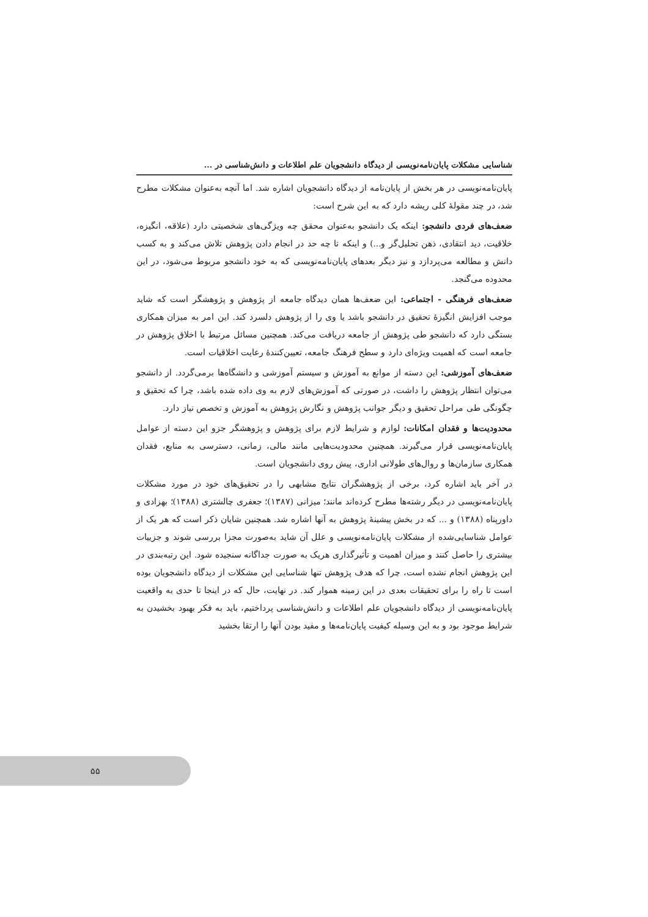شناسایی مشکلات پایان‌نامه‌نویسی از دیدگاه دانشجویان علم اطلاعات و دانش‌شناسی در ...
پایان‌نامه‌نویسی در هر بخش از پایان‌نامه از دیدگاه دانشجویان اشاره شد. اما آنچه به‌عنوان مشکلات مطرح شد، در چند مقولهٔ کلی ریشه دارد که به این شرح است:
ضعف‌های فردی دانشجو: اینکه یک دانشجو به‌عنوان محقق چه ویژگی‌های شخصیتی دارد (علاقه، انگیزه، خلاقیت، دید انتقادی، ذهن تحلیل‌گر و...) و اینکه تا چه حد در انجام دادن پژوهش تلاش می‌کند و به کسب دانش و مطالعه می‌پردازد و نیز دیگر بعدهای پایان‌نامه‌نویسی که به خود دانشجو مربوط می‌شود، در این محدوده می‌گنجد.
ضعف‌های فرهنگی - اجتماعی: این ضعف‌ها همان دیدگاه جامعه از پژوهش و پژوهشگر است که شاید موجب افزایش انگیزهٔ تحقیق در دانشجو باشد یا وی را از پژوهش دلسرد کند. این امر به میزان همکاری بستگی دارد که دانشجو طی پژوهش از جامعه دریافت می‌کند. همچنین مسائل مرتبط با اخلاق پژوهش در جامعه است که اهمیت ویژه‌ای دارد و سطح فرهنگ جامعه، تعیین‌کنندهٔ رعایت اخلاقیات است.
ضعف‌های آموزشی: این دسته از موانع به آموزش و سیستم آموزشی و دانشگاه‌ها برمی‌گردد. از دانشجو می‌توان انتظار پژوهش را داشت، در صورتی که آموزش‌های لازم به وی داده شده باشد، چرا که تحقیق و چگونگی طی مراحل تحقیق و دیگر جوانب پژوهش و نگارش پژوهش به آموزش و تخصص نیاز دارد.
محدودیت‌ها و فقدان امکانات: لوازم و شرایط لازم برای پژوهش و پژوهشگر جزو این دسته از عوامل پایان‌نامه‌نویسی قرار می‌گیرند. همچنین محدودیت‌هایی مانند مالی، زمانی، دسترسی به منابع، فقدان همکاری سازمان‌ها و روال‌های طولانی اداری، پیش روی دانشجویان است.
در آخر باید اشاره کرد، برخی از پژوهشگران نتایج مشابهی را در تحقیق‌های خود در مورد مشکلات پایان‌نامه‌نویسی در دیگر رشته‌ها مطرح کرده‌اند مانند؛ میزانی (۱۳۸۷)؛ جعفری چالشتری (۱۳۸۸)؛ بهزادی و داورپناه (۱۳۸۸) و ... که در بخش پیشینهٔ پژوهش به آنها اشاره شد. همچنین شایان ذکر است که هر یک از عوامل شناسایی‌شده از مشکلات پایان‌نامه‌نویسی و علل آن شاید به‌صورت مجزا بررسی شوند و جزییات بیشتری را حاصل کنند و میزان اهمیت و تأثیرگذاری هریک به صورت جداگانه سنجیده شود. این رتبه‌بندی در این پژوهش انجام نشده است، چرا که هدف پژوهش تنها شناسایی این مشکلات از دیدگاه دانشجویان بوده است تا راه را برای تحقیقات بعدی در این زمینه هموار کند. در نهایت، حال که در اینجا تا حدی به واقعیت پایان‌نامه‌نویسی از دیدگاه دانشجویان علم اطلاعات و دانش‌شناسی پرداختیم، باید به فکر بهبود بخشیدن به شرایط موجود بود و به این وسیله کیفیت پایان‌نامه‌ها و مفید بودن آنها را ارتقا بخشید
۵۵